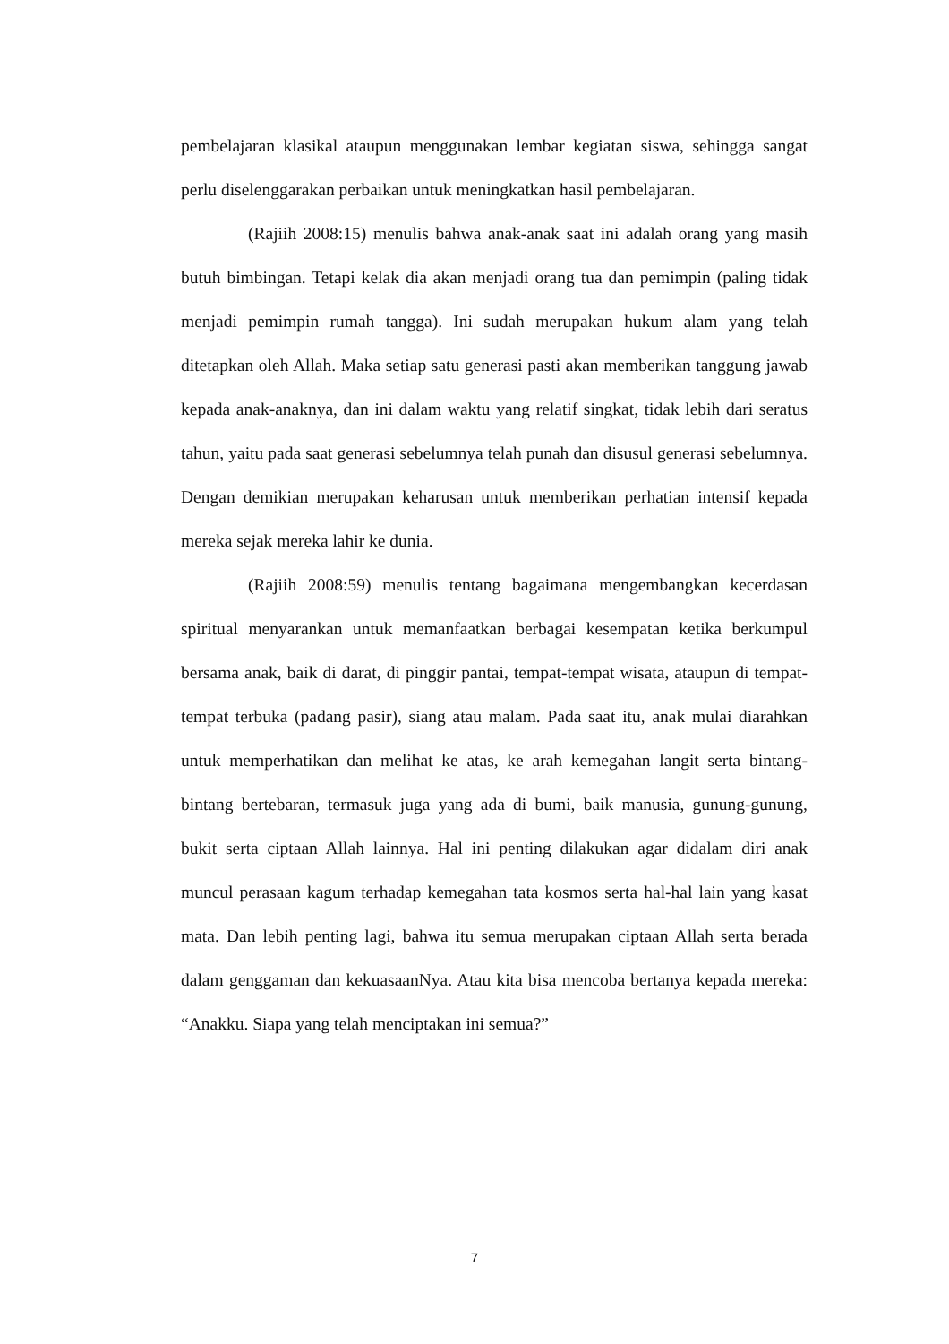pembelajaran klasikal ataupun menggunakan lembar kegiatan siswa, sehingga sangat perlu diselenggarakan perbaikan untuk meningkatkan hasil pembelajaran.
(Rajiih 2008:15) menulis bahwa anak-anak saat ini adalah orang yang masih butuh bimbingan. Tetapi kelak dia akan menjadi orang tua dan pemimpin (paling tidak menjadi pemimpin rumah tangga). Ini sudah merupakan hukum alam yang telah ditetapkan oleh Allah. Maka setiap satu generasi pasti akan memberikan tanggung jawab kepada anak-anaknya, dan ini dalam waktu yang relatif singkat, tidak lebih dari seratus tahun, yaitu pada saat generasi sebelumnya telah punah dan disusul generasi sebelumnya. Dengan demikian merupakan keharusan untuk memberikan perhatian intensif kepada mereka sejak mereka lahir ke dunia.
(Rajiih 2008:59) menulis tentang bagaimana mengembangkan kecerdasan spiritual menyarankan untuk memanfaatkan berbagai kesempatan ketika berkumpul bersama anak, baik di darat, di pinggir pantai, tempat-tempat wisata, ataupun di tempat-tempat terbuka (padang pasir), siang atau malam. Pada saat itu, anak mulai diarahkan untuk memperhatikan dan melihat ke atas, ke arah kemegahan langit serta bintang-bintang bertebaran, termasuk juga yang ada di bumi, baik manusia, gunung-gunung, bukit serta ciptaan Allah lainnya. Hal ini penting dilakukan agar didalam diri anak muncul perasaan kagum terhadap kemegahan tata kosmos serta hal-hal lain yang kasat mata. Dan lebih penting lagi, bahwa itu semua merupakan ciptaan Allah serta berada dalam genggaman dan kekuasaanNya. Atau kita bisa mencoba bertanya kepada mereka: “Anakku. Siapa yang telah menciptakan ini semua?”
7